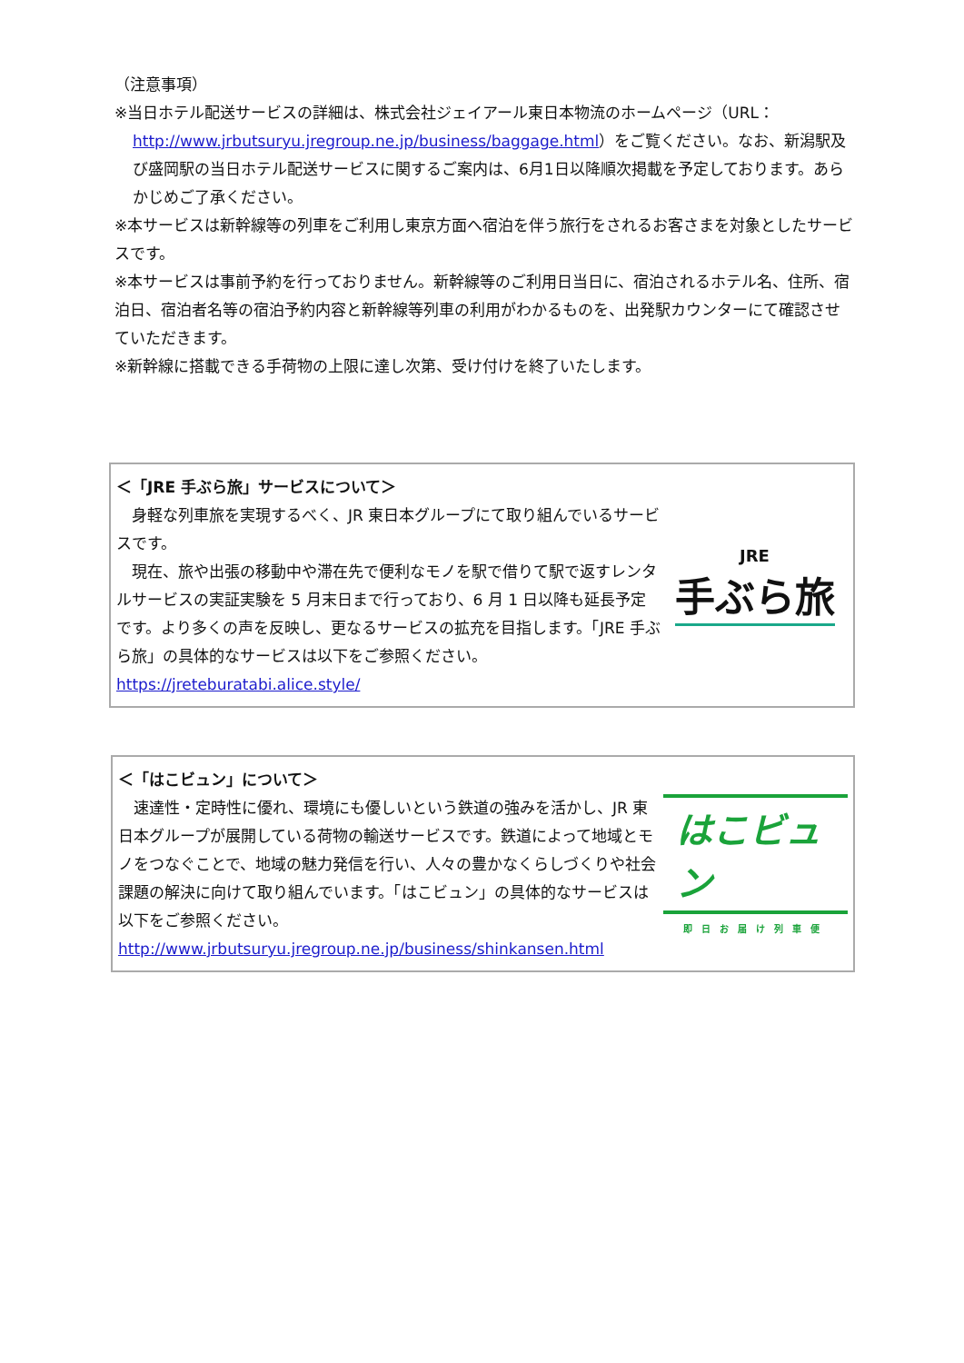（注意事項）
※当日ホテル配送サービスの詳細は、株式会社ジェイアール東日本物流のホームページ（URL：
http://www.jrbutsuryu.jregroup.ne.jp/business/baggage.html）をご覧ください。なお、新潟駅及び盛岡駅の当日ホテル配送サービスに関するご案内は、6月1日以降順次掲載を予定しております。あらかじめご了承ください。
※本サービスは新幹線等の列車をご利用し東京方面へ宿泊を伴う旅行をされるお客さまを対象としたサービスです。
※本サービスは事前予約を行っておりません。新幹線等のご利用日当日に、宿泊されるホテル名、住所、宿泊日、宿泊者名等の宿泊予約内容と新幹線等列車の利用がわかるものを、出発駅カウンターにて確認させていただきます。
※新幹線に搭載できる手荷物の上限に達し次第、受け付けを終了いたします。
＜「JRE 手ぶら旅」サービスについて＞
　身軽な列車旅を実現するべく、JR 東日本グループにて取り組んでいるサービスです。
　現在、旅や出張の移動中や滞在先で便利なモノを駅で借りて駅で返すレンタルサービスの実証実験を 5 月末日まで行っており、6 月 1 日以降も延長予定です。より多くの声を反映し、更なるサービスの拡充を目指します。「JRE 手ぶら旅」の具体的なサービスは以下をご参照ください。
https://jreteburatabi.alice.style/
JRE
手ぶら旅
＜「はこビュン」について＞
　速達性・定時性に優れ、環境にも優しいという鉄道の強みを活かし、JR 東日本グループが展開している荷物の輸送サービスです。鉄道によって地域とモノをつなぐことで、地域の魅力発信を行い、人々の豊かなくらしづくりや社会課題の解決に向けて取り組んでいます。「はこビュン」の具体的なサービスは以下をご参照ください。
http://www.jrbutsuryu.jregroup.ne.jp/business/shinkansen.html
はこビュン
即日お届け列車便